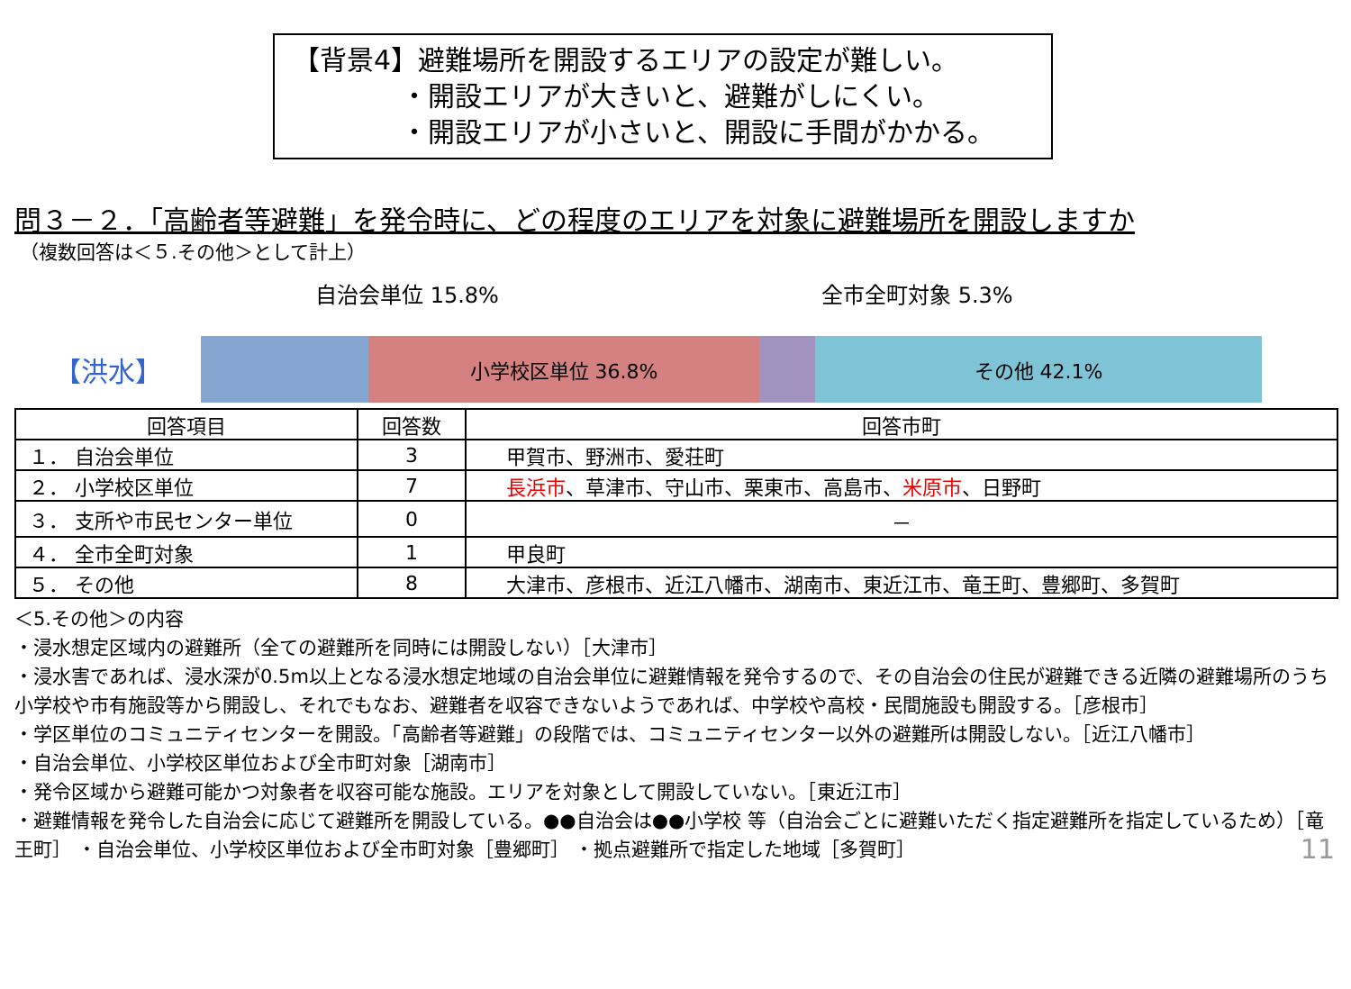【背景4】避難場所を開設するエリアの設定が難しい。
・開設エリアが大きいと、避難がしにくい。
・開設エリアが小さいと、開設に手間がかかる。
問３－２．「高齢者等避難」を発令時に、どの程度のエリアを対象に避難場所を開設しますか
（複数回答は＜５.その他＞として計上）
自治会単位 15.8% 全市全町対象 5.3%
【洪水】
小学校区単位 36.8% その他 42.1%
| 回答項目 | 回答数 | 回答市町 |
| --- | --- | --- |
| １． 自治会単位 | 3 | 甲賀市、野洲市、愛荘町 |
| ２． 小学校区単位 | 7 | 長浜市 、草津市、守山市、栗東市、高島市、 米原市 、日野町 |
| ３． 支所や市民センター単位 | 0 | － |
| ４． 全市全町対象 | 1 | 甲良町 |
| ５． その他 | 8 | 大津市、彦根市、近江八幡市、湖南市、東近江市、竜王町、豊郷町、多賀町 |
＜5.その他＞の内容
・浸水想定区域内の避難所（全ての避難所を同時には開設しない）［大津市］
・浸水害であれば、浸水深が0.5m以上となる浸水想定地域の自治会単位に避難情報を発令するので、その自治会の住民が避難できる近隣の避難場所のうち小学校や市有施設等から開設し、それでもなお、避難者を収容できないようであれば、中学校や高校・民間施設も開設する。［彦根市］
・学区単位のコミュニティセンターを開設。「高齢者等避難」の段階では、コミュニティセンター以外の避難所は開設しない。［近江八幡市］
・自治会単位、小学校区単位および全市町対象［湖南市］
・発令区域から避難可能かつ対象者を収容可能な施設。エリアを対象として開設していない。［東近江市］
・避難情報を発令した自治会に応じて避難所を開設している。●●自治会は●●小学校 等（自治会ごとに避難いただく指定避難所を指定しているため）［竜王町］ ・自治会単位、小学校区単位および全市町対象［豊郷町］ ・拠点避難所で指定した地域［多賀町］
11